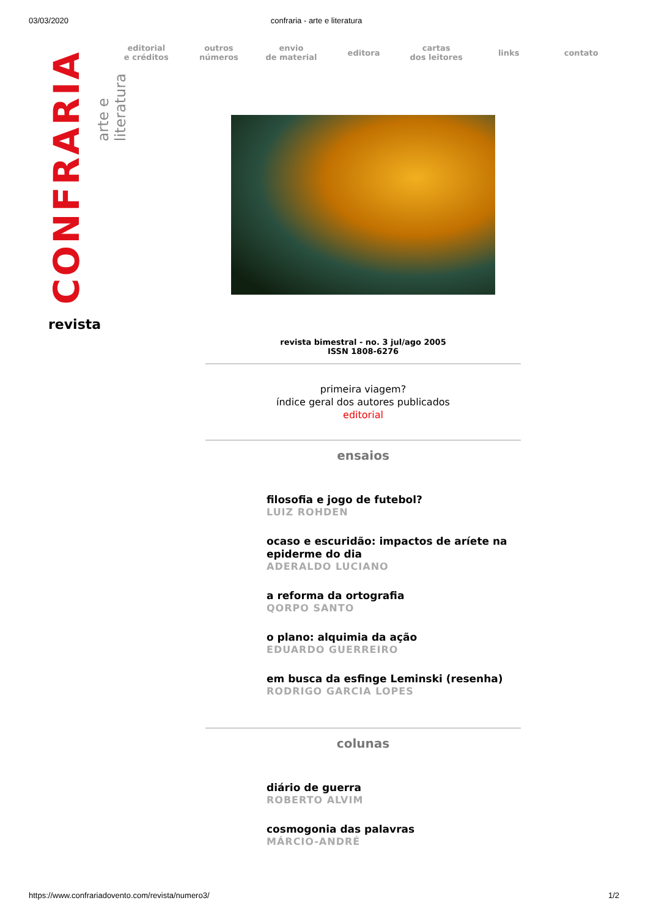03/03/2020 confraria - arte e literatura
CONFRARIA
arte e literatura
revista
editorial
e créditos
outros
números
envio
de material
editora
cartas
dos leitores
links contato
revista bimestral - no. 3 jul/ago 2005
ISSN 1808-6276
primeira viagem?
índice geral dos autores publicados
editorial
ensaios
filosofia e jogo de futebol?
LUIZ ROHDEN
ocaso e escuridão: impactos de aríete na epiderme do dia
ADERALDO LUCIANO
a reforma da ortografia
QORPO SANTO
o plano: alquimia da ação
EDUARDO GUERREIRO
em busca da esfinge Leminski (resenha)
RODRIGO GARCIA LOPES
colunas
diário de guerra
ROBERTO ALVIM
cosmogonia das palavras
MÁRCIO-ANDRÉ
https://www.confrariadovento.com/revista/numero3/ 1/2